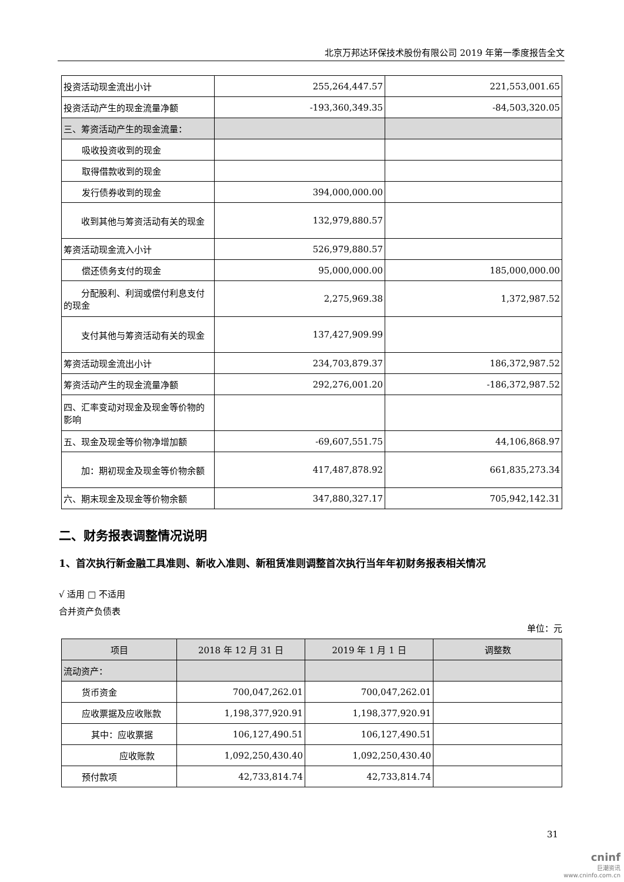北京万邦达环保技术股份有限公司 2019 年第一季度报告全文
| 投资活动现金流出小计 | 255,264,447.57 | 221,553,001.65 |
| 投资活动产生的现金流量净额 | -193,360,349.35 | -84,503,320.05 |
| 三、筹资活动产生的现金流量： | | |
| 吸收投资收到的现金 | | |
| 取得借款收到的现金 | | |
| 发行债券收到的现金 | 394,000,000.00 | |
| 收到其他与筹资活动有关的现金 | 132,979,880.57 | |
| 筹资活动现金流入小计 | 526,979,880.57 | |
| 偿还债务支付的现金 | 95,000,000.00 | 185,000,000.00 |
| 分配股利、利润或偿付利息支付的现金 | 2,275,969.38 | 1,372,987.52 |
| 支付其他与筹资活动有关的现金 | 137,427,909.99 | |
| 筹资活动现金流出小计 | 234,703,879.37 | 186,372,987.52 |
| 筹资活动产生的现金流量净额 | 292,276,001.20 | -186,372,987.52 |
| 四、汇率变动对现金及现金等价物的影响 | | |
| 五、现金及现金等价物净增加额 | -69,607,551.75 | 44,106,868.97 |
| 加：期初现金及现金等价物余额 | 417,487,878.92 | 661,835,273.34 |
| 六、期末现金及现金等价物余额 | 347,880,327.17 | 705,942,142.31 |
二、财务报表调整情况说明
1、首次执行新金融工具准则、新收入准则、新租赁准则调整首次执行当年年初财务报表相关情况
√ 适用 □ 不适用
合并资产负债表
单位：元
| 项目 | 2018 年 12 月 31 日 | 2019 年 1 月 1 日 | 调整数 |
| --- | --- | --- | --- |
| 流动资产： | | | |
| 货币资金 | 700,047,262.01 | 700,047,262.01 | |
| 应收票据及应收账款 | 1,198,377,920.91 | 1,198,377,920.91 | |
| 其中：应收票据 | 106,127,490.51 | 106,127,490.51 | |
| 应收账款 | 1,092,250,430.40 | 1,092,250,430.40 | |
| 预付款项 | 42,733,814.74 | 42,733,814.74 | |
31
cninf
巨潮资讯
www.cninfo.com.cn